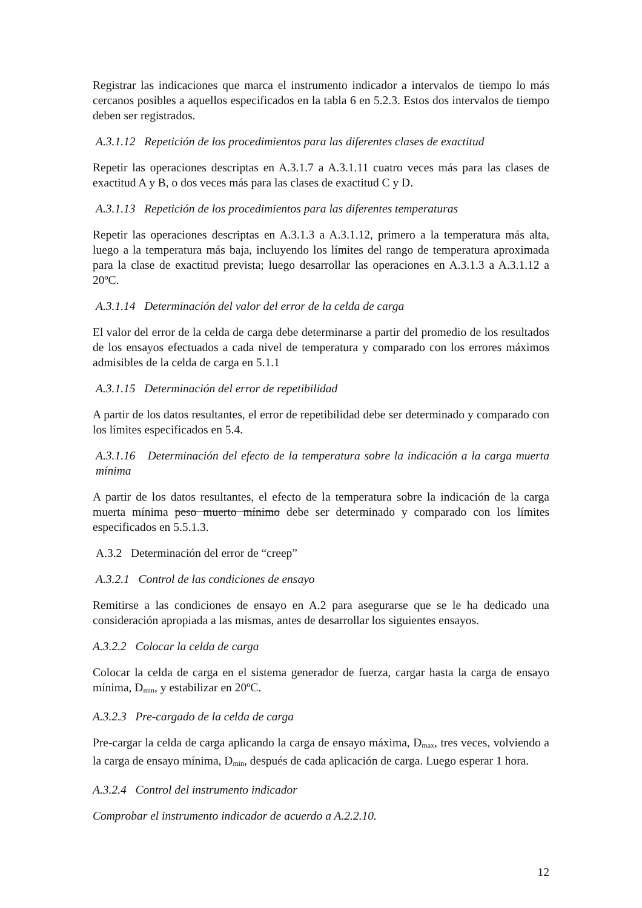Registrar las indicaciones que marca el instrumento indicador a intervalos de tiempo lo más cercanos posibles a aquellos especificados en la tabla 6 en 5.2.3. Estos dos intervalos de tiempo deben ser registrados.
A.3.1.12 Repetición de los procedimientos para las diferentes clases de exactitud
Repetir las operaciones descriptas en A.3.1.7 a A.3.1.11 cuatro veces más para las clases de exactitud A y B, o dos veces más para las clases de exactitud C y D.
A.3.1.13 Repetición de los procedimientos para las diferentes temperaturas
Repetir las operaciones descriptas en A.3.1.3 a A.3.1.12, primero a la temperatura más alta, luego a la temperatura más baja, incluyendo los límites del rango de temperatura aproximada para la clase de exactitud prevista; luego desarrollar las operaciones en A.3.1.3 a A.3.1.12 a 20ºC.
A.3.1.14 Determinación del valor del error de la celda de carga
El valor del error de la celda de carga debe determinarse a partir del promedio de los resultados de los ensayos efectuados a cada nivel de temperatura y comparado con los errores máximos admisibles de la celda de carga en 5.1.1
A.3.1.15 Determinación del error de repetibilidad
A partir de los datos resultantes, el error de repetibilidad debe ser determinado y comparado con los límites especificados en 5.4.
A.3.1.16 Determinación del efecto de la temperatura sobre la indicación a la carga muerta mínima
A partir de los datos resultantes, el efecto de la temperatura sobre la indicación de la carga muerta mínima peso muerto mínimo debe ser determinado y comparado con los límites especificados en 5.5.1.3.
A.3.2 Determinación del error de “creep”
A.3.2.1 Control de las condiciones de ensayo
Remitirse a las condiciones de ensayo en A.2 para asegurarse que se le ha dedicado una consideración apropiada a las mismas, antes de desarrollar los siguientes ensayos.
A.3.2.2 Colocar la celda de carga
Colocar la celda de carga en el sistema generador de fuerza, cargar hasta la carga de ensayo mínima, D<sub>min</sub>, y estabilizar en 20ºC.
A.3.2.3 Pre-cargado de la celda de carga
Pre-cargar la celda de carga aplicando la carga de ensayo máxima, D<sub>max</sub>, tres veces, volviendo a la carga de ensayo mínima, D<sub>min</sub>, después de cada aplicación de carga. Luego esperar 1 hora.
A.3.2.4 Control del instrumento indicador
Comprobar el instrumento indicador de acuerdo a A.2.2.10.
12